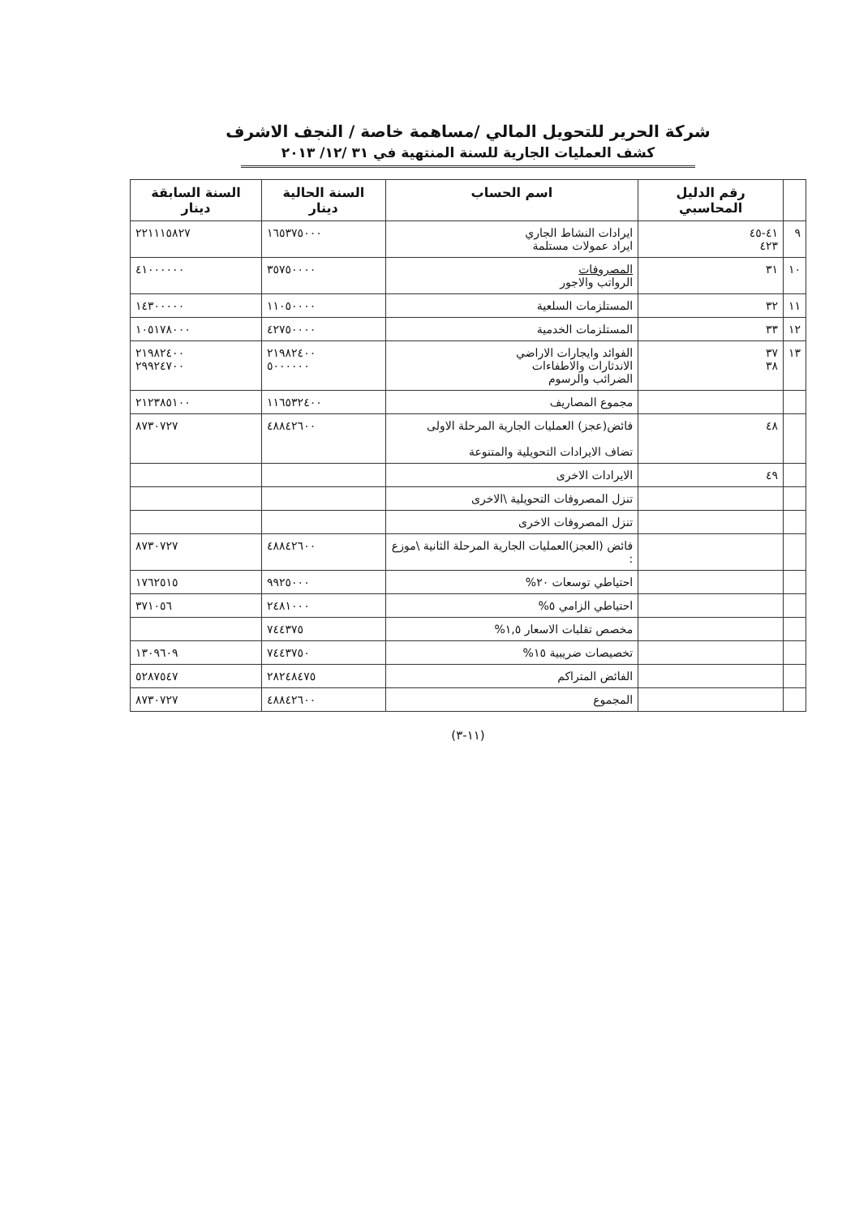شركة الحرير للتحويل المالي /مساهمة خاصة / النجف الاشرف
كشف العمليات الجارية للسنة المنتهية في ٣١ /١٢/ ٢٠١٣
| | رقم الدليل المحاسبي | اسم الحساب | السنة الحالية دينار | السنة السابقة دينار |
| --- | --- | --- | --- | --- |
| ٩ | ٤١-٤٥ ٤٢٣ | ايرادات النشاط الجاري ايراد عمولات مستلمة | ١٦٥٣٧٥٠٠٠ | ٢٢١١١٥٨٢٧ |
| ١٠ | ٣١ | المصروفات الرواتب والاجور | ٣٥٧٥٠٠٠٠ | ٤١٠٠٠٠٠٠ |
| ١١ | ٣٢ | المستلزمات السلعية | ١١٠٥٠٠٠٠ | ١٤٣٠٠٠٠٠ |
| ١٢ | ٣٣ | المستلزمات الخدمية | ٤٢٧٥٠٠٠٠ | ١٠٥١٧٨٠٠٠ |
| ١٣ | ٣٧ ٣٨ | الفوائد وايجارات الاراضي الاندثارات والاطفاءات الضرائب والرسوم | ٢١٩٨٢٤٠٠ ٥٠٠٠٠٠٠ | ٢١٩٨٢٤٠٠ ٢٩٩٢٤٧٠٠ |
| | | مجموع المصاريف | ١١٦٥٣٢٤٠٠ | ٢١٢٣٨٥١٠٠ |
| | ٤٨ | فائض(عجز) العمليات الجارية المرحلة الاولى تضاف الايرادات التحويلية والمتنوعة | ٤٨٨٤٢٦٠٠ | ٨٧٣٠٧٢٧ |
| | ٤٩ | الايرادات الاخرى | | |
| | | تنزل المصروفات التحويلية \الاخرى | | |
| | | تنزل المصروفات الاخرى | | |
| | | فائض (العجز)العمليات الجارية المرحلة الثانية \موزع : | ٤٨٨٤٢٦٠٠ | ٨٧٣٠٧٢٧ |
| | | احتياطي توسعات ٢٠% | ٩٩٢٥٠٠٠ | ١٧٦٢٥١٥ |
| | | احتياطي الزامي ٥% | ٢٤٨١٠٠٠ | ٣٧١٠٥٦ |
| | | مخصص تقلبات الاسعار ١,٥% | ٧٤٤٣٧٥ | |
| | | تخصيصات ضريبية ١٥% | ٧٤٤٣٧٥٠ | ١٣٠٩٦٠٩ |
| | | الفائض المتراكم | ٢٨٢٤٨٤٧٥ | ٥٢٨٧٥٤٧ |
| | | المجموع | ٤٨٨٤٢٦٠٠ | ٨٧٣٠٧٢٧ |
(١١-٣)